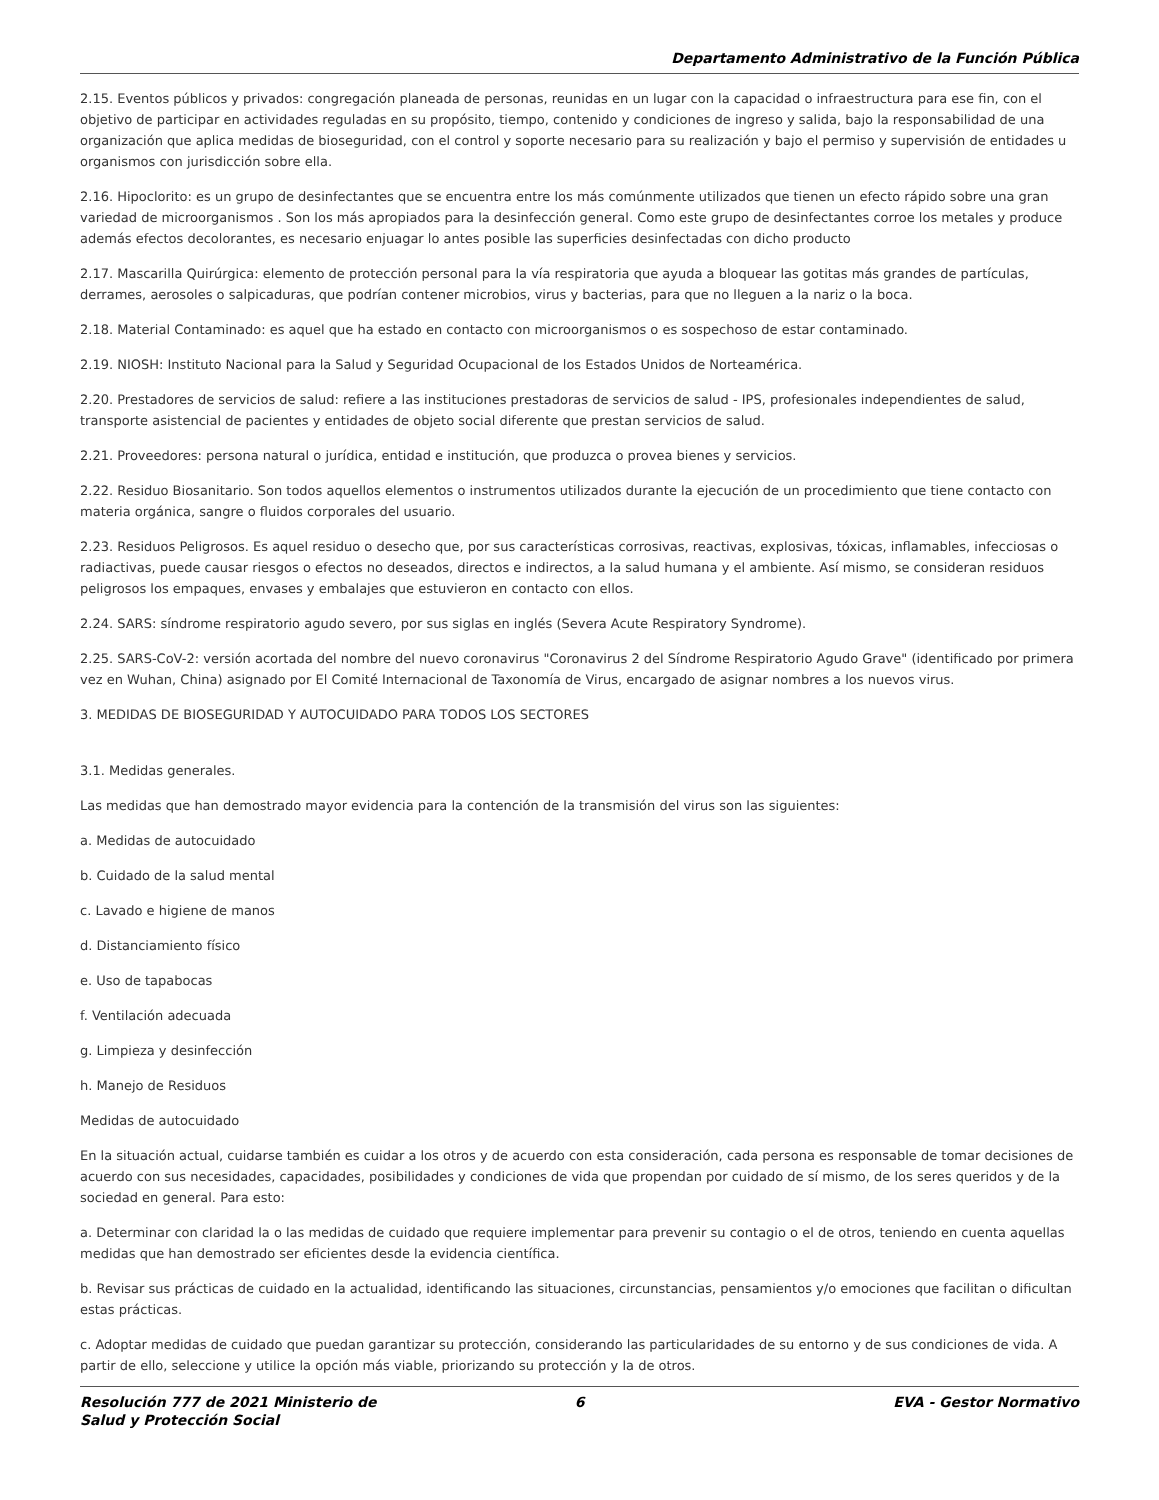Departamento Administrativo de la Función Pública
2.15. Eventos públicos y privados: congregación planeada de personas, reunidas en un lugar con la capacidad o infraestructura para ese fin, con el objetivo de participar en actividades reguladas en su propósito, tiempo, contenido y condiciones de ingreso y salida, bajo la responsabilidad de una organización que aplica medidas de bioseguridad, con el control y soporte necesario para su realización y bajo el permiso y supervisión de entidades u organismos con jurisdicción sobre ella.
2.16. Hipoclorito: es un grupo de desinfectantes que se encuentra entre los más comúnmente utilizados que tienen un efecto rápido sobre una gran variedad de microorganismos . Son los más apropiados para la desinfección general. Como este grupo de desinfectantes corroe los metales y produce además efectos decolorantes, es necesario enjuagar lo antes posible las superficies desinfectadas con dicho producto
2.17. Mascarilla Quirúrgica: elemento de protección personal para la vía respiratoria que ayuda a bloquear las gotitas más grandes de partículas, derrames, aerosoles o salpicaduras, que podrían contener microbios, virus y bacterias, para que no lleguen a la nariz o la boca.
2.18. Material Contaminado: es aquel que ha estado en contacto con microorganismos o es sospechoso de estar contaminado.
2.19. NIOSH: Instituto Nacional para la Salud y Seguridad Ocupacional de los Estados Unidos de Norteamérica.
2.20. Prestadores de servicios de salud: refiere a las instituciones prestadoras de servicios de salud - IPS, profesionales independientes de salud, transporte asistencial de pacientes y entidades de objeto social diferente que prestan servicios de salud.
2.21. Proveedores: persona natural o jurídica, entidad e institución, que produzca o provea bienes y servicios.
2.22. Residuo Biosanitario. Son todos aquellos elementos o instrumentos utilizados durante la ejecución de un procedimiento que tiene contacto con materia orgánica, sangre o fluidos corporales del usuario.
2.23. Residuos Peligrosos. Es aquel residuo o desecho que, por sus características corrosivas, reactivas, explosivas, tóxicas, inflamables, infecciosas o radiactivas, puede causar riesgos o efectos no deseados, directos e indirectos, a la salud humana y el ambiente. Así mismo, se consideran residuos peligrosos los empaques, envases y embalajes que estuvieron en contacto con ellos.
2.24. SARS: síndrome respiratorio agudo severo, por sus siglas en inglés (Severa Acute Respiratory Syndrome).
2.25. SARS-CoV-2: versión acortada del nombre del nuevo coronavirus "Coronavirus 2 del Síndrome Respiratorio Agudo Grave" (identificado por primera vez en Wuhan, China) asignado por El Comité Internacional de Taxonomía de Virus, encargado de asignar nombres a los nuevos virus.
3. MEDIDAS DE BIOSEGURIDAD Y AUTOCUIDADO PARA TODOS LOS SECTORES
3.1. Medidas generales.
Las medidas que han demostrado mayor evidencia para la contención de la transmisión del virus son las siguientes:
a. Medidas de autocuidado
b. Cuidado de la salud mental
c. Lavado e higiene de manos
d. Distanciamiento físico
e. Uso de tapabocas
f. Ventilación adecuada
g. Limpieza y desinfección
h. Manejo de Residuos
Medidas de autocuidado
En la situación actual, cuidarse también es cuidar a los otros y de acuerdo con esta consideración, cada persona es responsable de tomar decisiones de acuerdo con sus necesidades, capacidades, posibilidades y condiciones de vida que propendan por cuidado de sí mismo, de los seres queridos y de la sociedad en general. Para esto:
a. Determinar con claridad la o las medidas de cuidado que requiere implementar para prevenir su contagio o el de otros, teniendo en cuenta aquellas medidas que han demostrado ser eficientes desde la evidencia científica.
b. Revisar sus prácticas de cuidado en la actualidad, identificando las situaciones, circunstancias, pensamientos y/o emociones que facilitan o dificultan estas prácticas.
c. Adoptar medidas de cuidado que puedan garantizar su protección, considerando las particularidades de su entorno y de sus condiciones de vida. A partir de ello, seleccione y utilice la opción más viable, priorizando su protección y la de otros.
Resolución 777 de 2021 Ministerio de Salud y Protección Social
6 EVA - Gestor Normativo